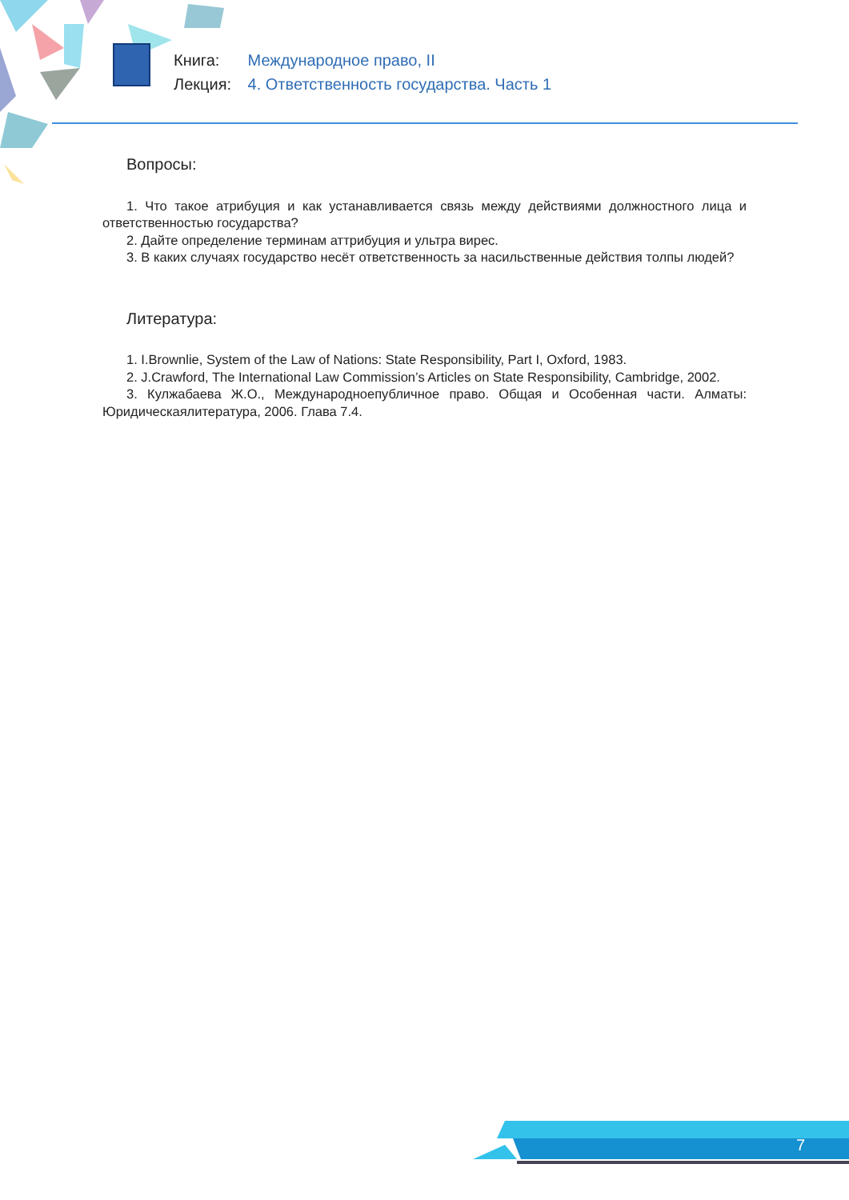Книга: Международное право, II
Лекция: 4. Ответственность государства. Часть 1
Вопросы:
1. Что такое атрибуция и как устанавливается связь между действиями должностного лица и ответственностью государства?
2. Дайте определение терминам аттрибуция и ультра вирес.
3. В каких случаях государство несёт ответственность за насильственные действия толпы людей?
Литература:
1. I.Brownlie, System of the Law of Nations: State Responsibility, Part I, Oxford, 1983.
2. J.Crawford, The International Law Commission’s Articles on State Responsibility, Cambridge, 2002.
3. Кулжабаева Ж.О., Международноепубличное право. Общая и Особенная части. Алматы: Юридическаялитература, 2006. Глава 7.4.
7